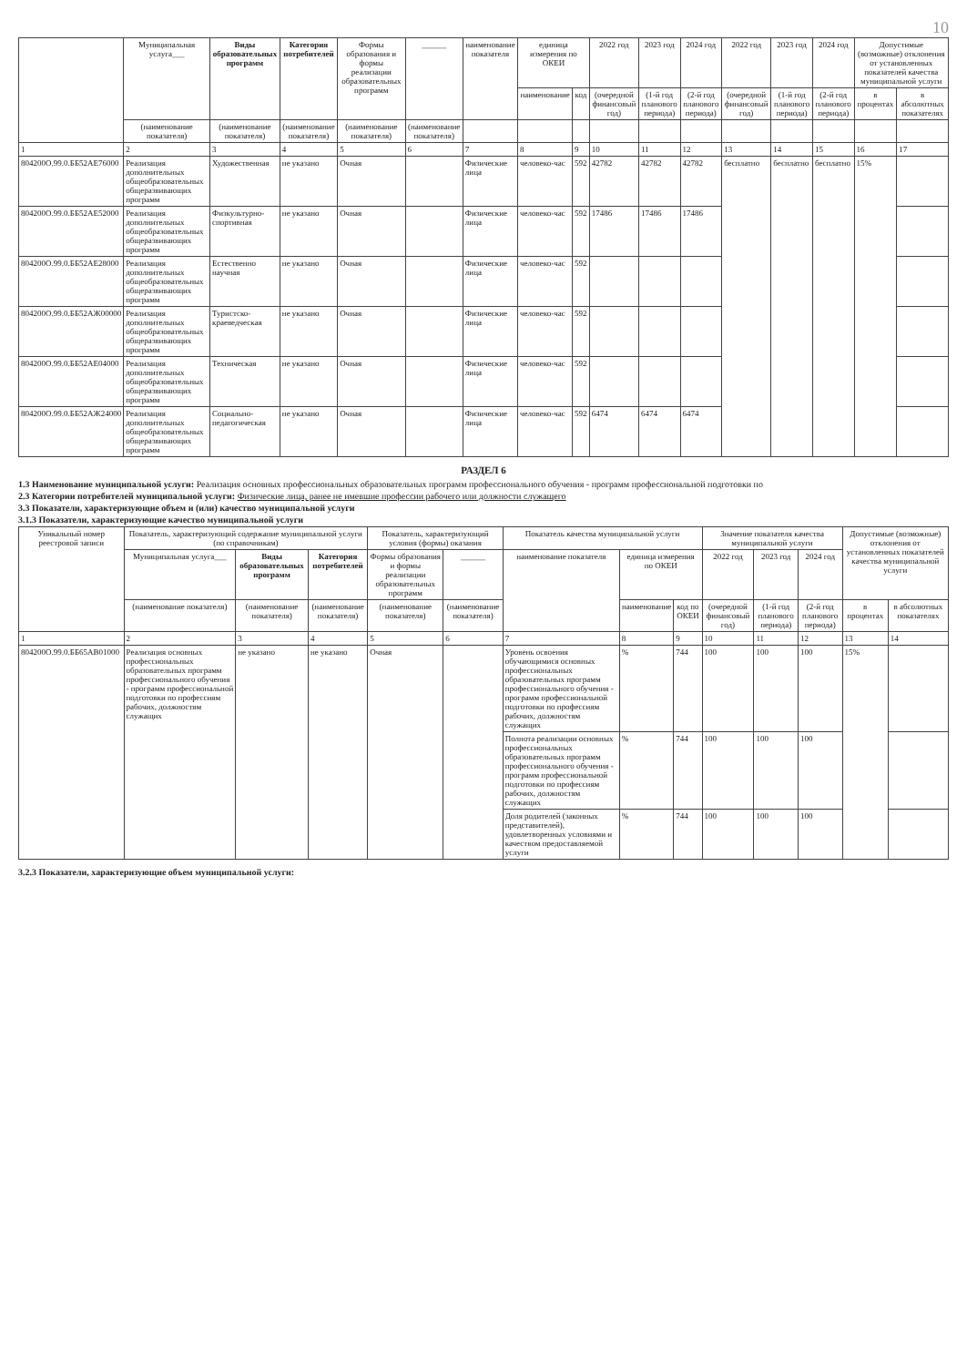10
| | Муниципальная услуга___ | Виды образовательных программ | Категория потребителей | Формы образования и формы реализации образовательных программ | ______ | наименование показателя | единица измерения по ОКЕИ | | 2022 год | 2023 год | 2024 год | 2022 год | 2023 год | 2024 год | Допустимые (возможные) отклонения от установленных показателей качества муниципальной услуги | |
| --- | --- | --- | --- | --- | --- | --- | --- | --- | --- | --- | --- | --- | --- | --- | --- | --- |
| | | | | | | | наименование | код | (очередной финансовый год) | (1-й год планового периода) | (2-й год планового периода) | (очередной финансовый год) | (1-й год планового периода) | (2-й год планового периода) | в процентах | в абсолютных показателях |
| | (наименование показателя) | (наименование показателя) | (наименование показателя) | (наименование показателя) | (наименование показателя) | | | | | | | | | | | |
| 1 | 2 | 3 | 4 | 5 | 6 | 7 | 8 | 9 | 10 | 11 | 12 | 13 | 14 | 15 | 16 | 17 |
| 804200О.99.0.ББ52АЕ76000 | Реализация дополнительных общеобразовательных общеразвивающих программ | Художественная | не указано | Очная | | Физические лица | человеко-час | 592 | 42782 | 42782 | 42782 | бесплатно | бесплатно | бесплатно | 15% | |
| 804200О.99.0.ББ52АЕ52000 | Реализация дополнительных общеобразовательных общеразвивающих программ | Физкультурно-спортивная | не указано | Очная | | Физические лица | человеко-час | 592 | 17486 | 17486 | 17486 | | | | | |
| 804200О.99.0.ББ52АЕ28000 | Реализация дополнительных общеобразовательных общеразвивающих программ | Естественно научная | не указано | Очная | | Физические лица | человеко-час | 592 | | | | | | | | |
| 804200О.99.0.ББ52АЖ00000 | Реализация дополнительных общеобразовательных общеразвивающих программ | Туристско-краеведческая | не указано | Очная | | Физические лица | человеко-час | 592 | | | | | | | | |
| 804200О.99.0.ББ52АЕ04000 | Реализация дополнительных общеобразовательных общеразвивающих программ | Техническая | не указано | Очная | | Физические лица | человеко-час | 592 | | | | | | | | |
| 804200О.99.0.ББ52АЖ24000 | Реализация дополнительных общеобразовательных общеразвивающих программ | Социально-педагогическая | не указано | Очная | | Физические лица | человеко-час | 592 | 6474 | 6474 | 6474 | | | | | |
РАЗДЕЛ 6
1.3 Наименование муниципальной услуги: Реализация основных профессиональных образовательных программ профессионального обучения - программ профессиональной подготовки по
2.3 Категории потребителей муниципальной услуги: Физические лица, ранее не имевшие профессии рабочего или должности служащего
3.3 Показатели, характеризующие объем и (или) качество муниципальной услуги
3.1.3 Показатели, характеризующие качество муниципальной услуги
| Уникальный номер реестровой записи | Показатель, характеризующий содержание муниципальной услуги (по справочникам) | | | Показатель, характеризующий условия (формы) оказания | | Показатель качества муниципальной услуги | | | Значение показателя качества муниципальной услуги | | | Допустимые (возможные) отклонения от установленных показателей качества муниципальной услуги | |
| --- | --- | --- | --- | --- | --- | --- | --- | --- | --- | --- | --- | --- | --- |
| | Муниципальная услуга___ | Виды образовательных программ | Категория потребителей | Формы образования и формы реализации образовательных программ | ______ | наименование показателя | единица измерения по ОКЕИ | | 2022 год | 2023 год | 2024 год | | |
| | (наименование показателя) | (наименование показателя) | (наименование показателя) | (наименование показателя) | (наименование показателя) | | наименование | код по ОКЕИ | (очередной финансовый год) | (1-й год планового периода) | (2-й год планового периода) | в процентах | в абсолютных показателях |
| 1 | 2 | 3 | 4 | 5 | 6 | 7 | 8 | 9 | 10 | 11 | 12 | 13 | 14 |
| 804200О.99.0.ББ65АВ01000 | Реализация основных профессиональных образовательных программ профессионального обучения - программ профессиональной подготовки по профессиям рабочих, должностям служащих | не указано | не указано | Очная | | Уровень освоения обучающимися основных профессиональных образовательных программ профессионального обучения - программ профессиональной подготовки по профессиям рабочих, должностям служащих | % | 744 | 100 | 100 | 100 | 15% | |
| | | | | | | Полнота реализации основных профессиональных образовательных программ профессионального обучения - программ профессиональной подготовки по профессиям рабочих, должностям служащих | % | 744 | 100 | 100 | 100 | | |
| | | | | | | Доля родителей (законных представителей), удовлетворенных условиями и качеством предоставляемой услуги | % | 744 | 100 | 100 | 100 | | |
3.2.3 Показатели, характеризующие объем муниципальной услуги: